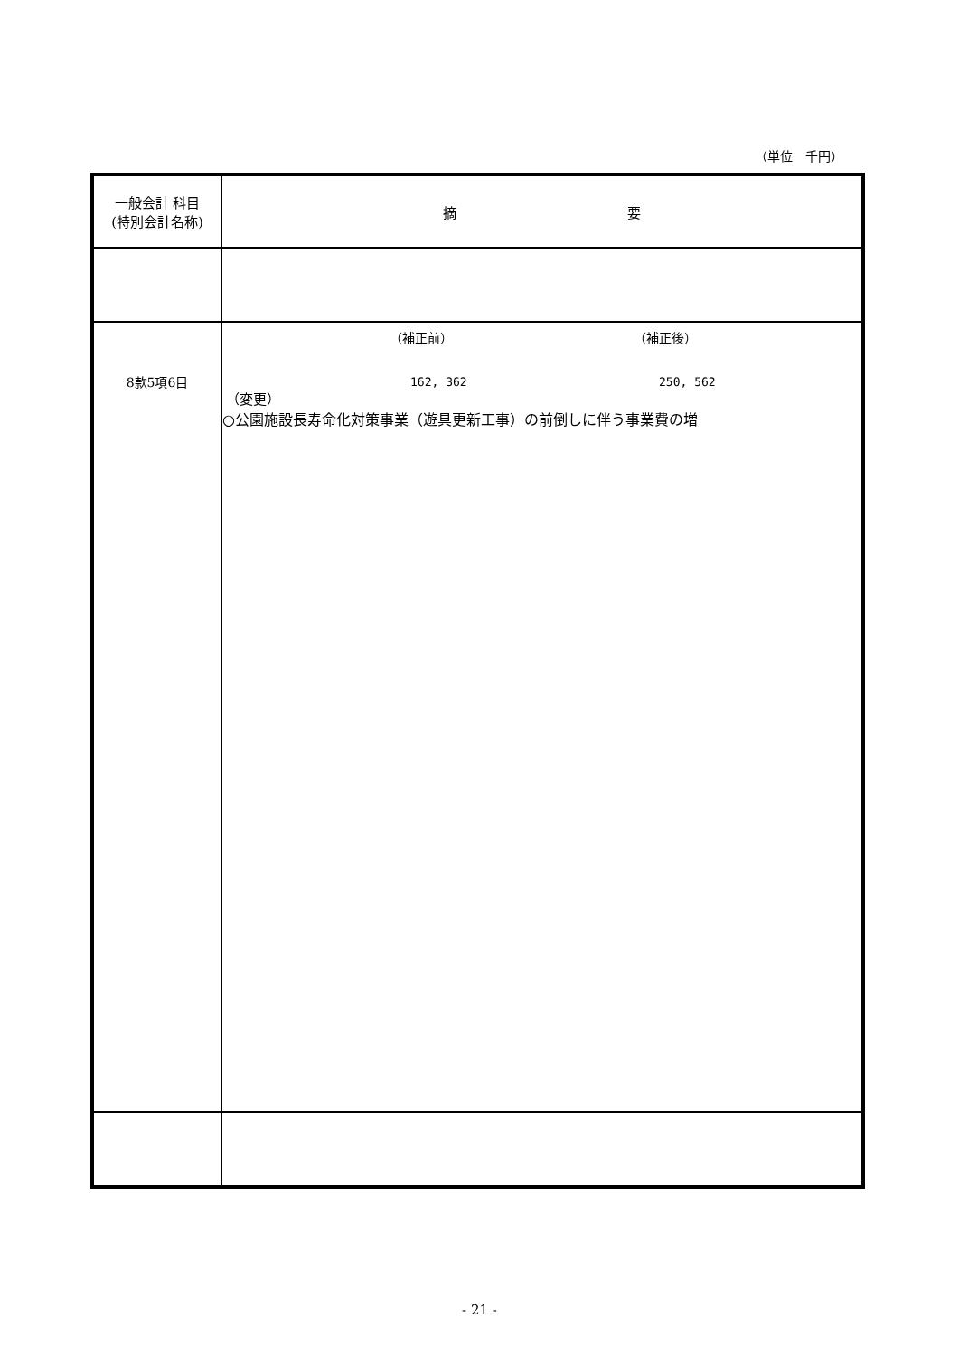（単位　千円）
| 一般会計 科目 (特別会計名称) | 摘 要 |
| 8款5項6目 | （補正前） （補正後） 162, 362 250, 562 （変更） ○公園施設長寿命化対策事業（遊具更新工事）の前倒しに伴う事業費の増 |
- 21 -